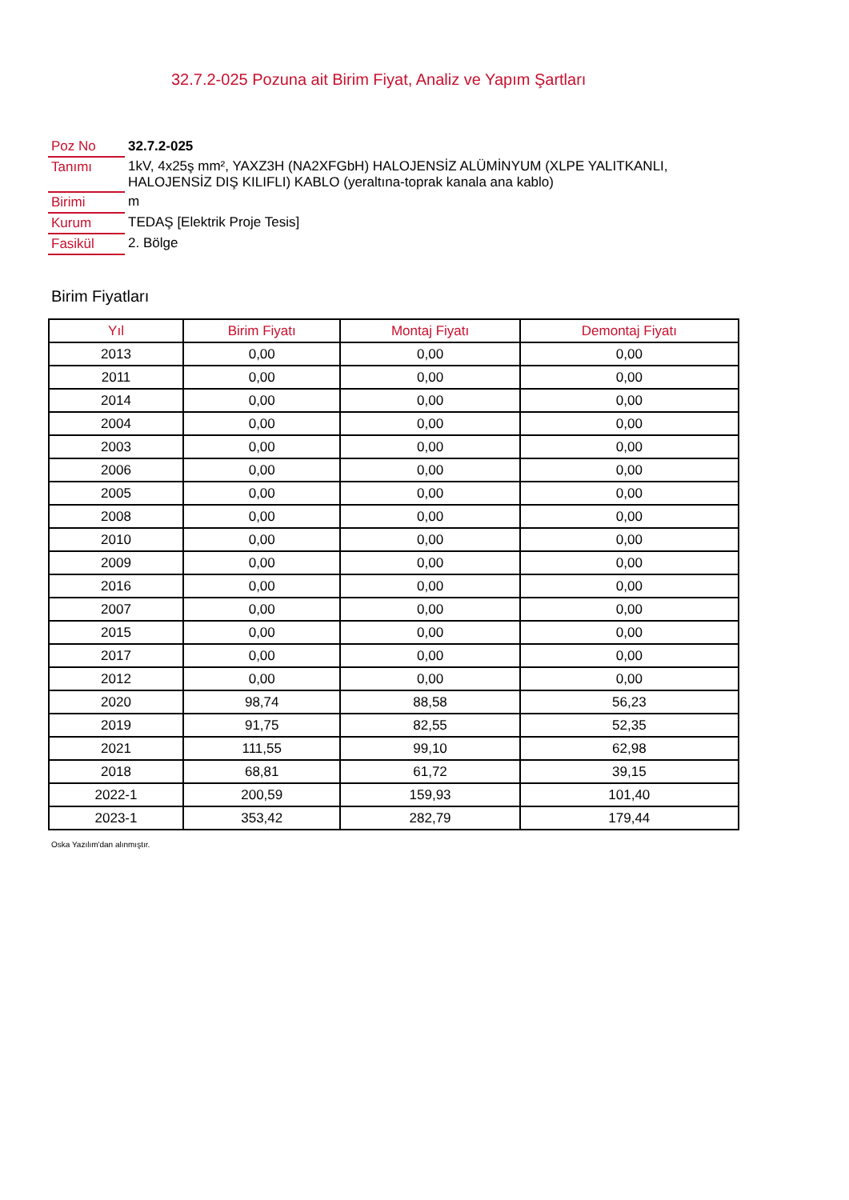32.7.2-025 Pozuna ait Birim Fiyat, Analiz ve Yapım Şartları
| Poz No | 32.7.2-025 |
| Tanımı | 1kV, 4x25ş mm², YAXZ3H (NA2XFGbH) HALOJENSİZ ALÜMİNYUM (XLPE YALITKANLI, HALOJENSİZ DIŞ KILIFLI) KABLO (yeraltına-toprak kanala ana kablo) |
| Birimi | m |
| Kurum | TEDAŞ [Elektrik Proje Tesis] |
| Fasikül | 2. Bölge |
Birim Fiyatları
| Yıl | Birim Fiyatı | Montaj Fiyatı | Demontaj Fiyatı |
| --- | --- | --- | --- |
| 2013 | 0,00 | 0,00 | 0,00 |
| 2011 | 0,00 | 0,00 | 0,00 |
| 2014 | 0,00 | 0,00 | 0,00 |
| 2004 | 0,00 | 0,00 | 0,00 |
| 2003 | 0,00 | 0,00 | 0,00 |
| 2006 | 0,00 | 0,00 | 0,00 |
| 2005 | 0,00 | 0,00 | 0,00 |
| 2008 | 0,00 | 0,00 | 0,00 |
| 2010 | 0,00 | 0,00 | 0,00 |
| 2009 | 0,00 | 0,00 | 0,00 |
| 2016 | 0,00 | 0,00 | 0,00 |
| 2007 | 0,00 | 0,00 | 0,00 |
| 2015 | 0,00 | 0,00 | 0,00 |
| 2017 | 0,00 | 0,00 | 0,00 |
| 2012 | 0,00 | 0,00 | 0,00 |
| 2020 | 98,74 | 88,58 | 56,23 |
| 2019 | 91,75 | 82,55 | 52,35 |
| 2021 | 111,55 | 99,10 | 62,98 |
| 2018 | 68,81 | 61,72 | 39,15 |
| 2022-1 | 200,59 | 159,93 | 101,40 |
| 2023-1 | 353,42 | 282,79 | 179,44 |
Oska Yazılım'dan alınmıştır.